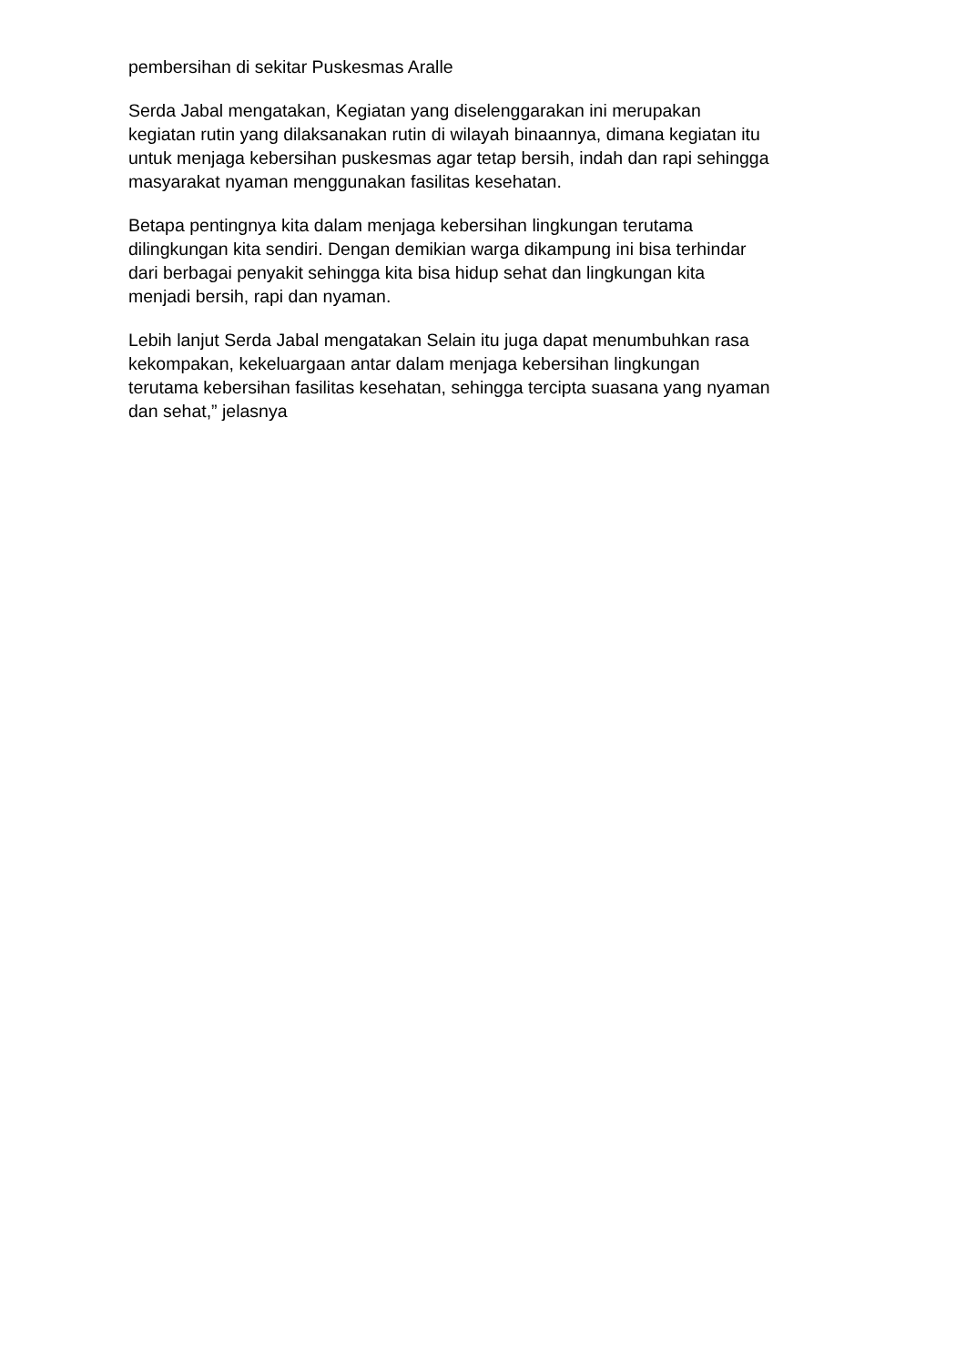pembersihan di sekitar Puskesmas Aralle
Serda Jabal mengatakan, Kegiatan yang diselenggarakan ini merupakan
kegiatan rutin yang dilaksanakan rutin di wilayah binaannya, dimana kegiatan itu
untuk menjaga kebersihan puskesmas agar tetap bersih, indah dan rapi sehingga
masyarakat nyaman menggunakan fasilitas kesehatan.
Betapa pentingnya kita dalam menjaga kebersihan lingkungan terutama
dilingkungan kita sendiri. Dengan demikian warga dikampung ini bisa terhindar
dari berbagai penyakit sehingga kita bisa hidup sehat dan lingkungan kita
menjadi bersih, rapi dan nyaman.
Lebih lanjut Serda Jabal mengatakan Selain itu juga dapat menumbuhkan rasa
kekompakan, kekeluargaan antar dalam menjaga kebersihan lingkungan
terutama kebersihan fasilitas kesehatan, sehingga tercipta suasana yang nyaman
dan sehat,” jelasnya